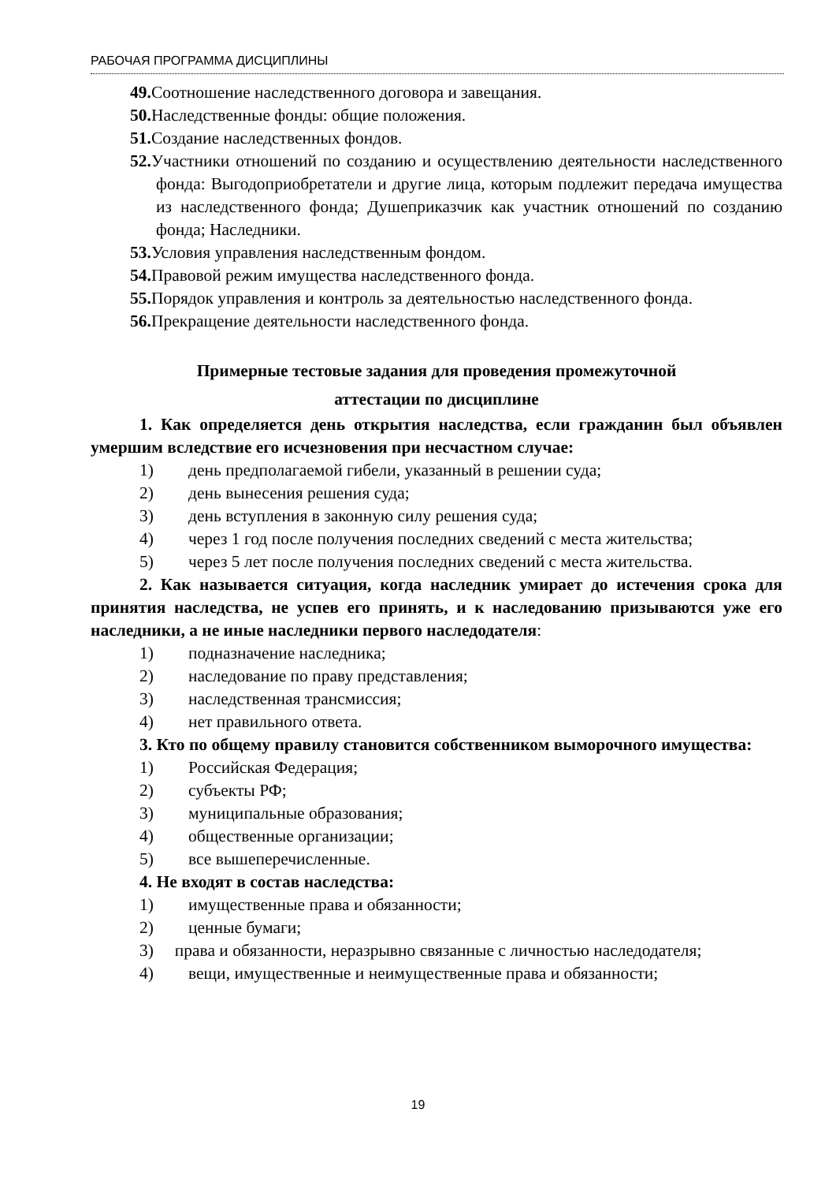РАБОЧАЯ ПРОГРАММА ДИСЦИПЛИНЫ
49. Соотношение наследственного договора и завещания.
50. Наследственные фонды: общие положения.
51. Создание наследственных фондов.
52. Участники отношений по созданию и осуществлению деятельности наследственного фонда: Выгодоприобретатели и другие лица, которым подлежит передача имущества из наследственного фонда; Душеприказчик как участник отношений по созданию фонда; Наследники.
53. Условия управления наследственным фондом.
54. Правовой режим имущества наследственного фонда.
55. Порядок управления и контроль за деятельностью наследственного фонда.
56. Прекращение деятельности наследственного фонда.
Примерные тестовые задания для проведения промежуточной
аттестации по дисциплине
1. Как определяется день открытия наследства, если гражданин был объявлен умершим вследствие его исчезновения при несчастном случае:
1) день предполагаемой гибели, указанный в решении суда;
2) день вынесения решения суда;
3) день вступления в законную силу решения суда;
4) через 1 год после получения последних сведений с места жительства;
5) через 5 лет после получения последних сведений с места жительства.
2. Как называется ситуация, когда наследник умирает до истечения срока для принятия наследства, не успев его принять, и к наследованию призываются уже его наследники, а не иные наследники первого наследодателя:
1) подназначение наследника;
2) наследование по праву представления;
3) наследственная трансмиссия;
4) нет правильного ответа.
3. Кто по общему правилу становится собственником выморочного имущества:
1) Российская Федерация;
2) субъекты РФ;
3) муниципальные образования;
4) общественные организации;
5) все вышеперечисленные.
4. Не входят в состав наследства:
1) имущественные права и обязанности;
2) ценные бумаги;
3) права и обязанности, неразрывно связанные с личностью наследодателя;
4) вещи, имущественные и неимущественные права и обязанности;
19